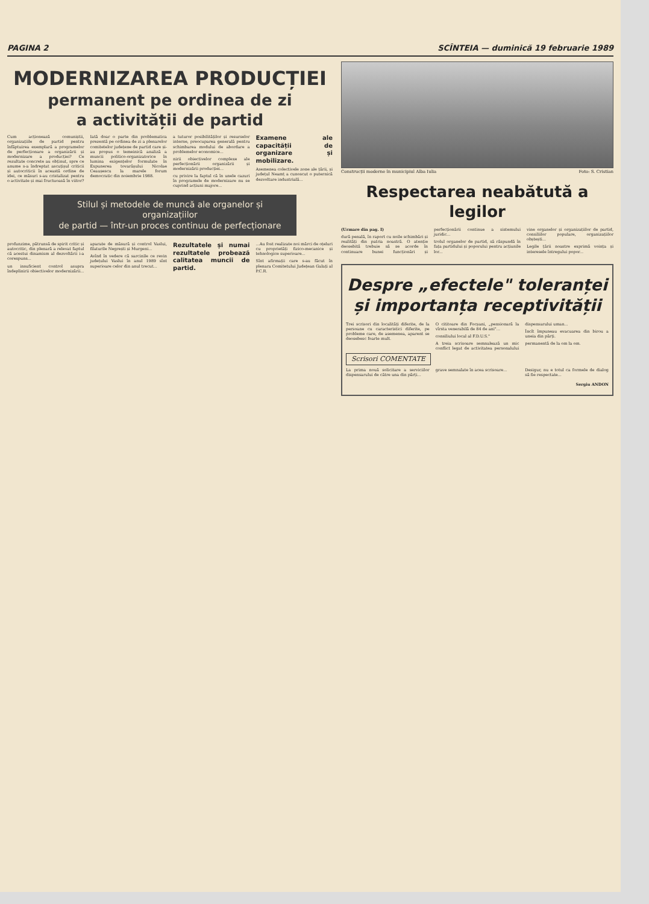PAGINA 2 SCÎNTEIA — duminică 19 februarie 1989
MODERNIZAREA PRODUCȚIEI
permanent pe ordinea de zi
a activității de partid
Cum acționează comuniștii, organizațiile de partid pentru înfăptuirea exemplară a programelor de perfecționare a organizării și modernizare a producției? Ce rezultate concrete au obținut, spre ce anume s-a îndreptat ascuțișul criticii și autocriticii în această ordine de idei, ce măsuri s-au cristalizat pentru o activitate și mai fructuoasă în viitor? Iată doar o parte din problematica prezentă pe ordinea de zi a plenarelor comitetelor județene de partid care și-au propus o temeinică analiză a muncii politico-organizatorice în lumina exigențelor formulate în Expunerea tovarășului Nicolae Ceaușescu la marele forum democratic din noiembrie 1988.
a tuturor posibilităților și resurselor interne, preocuparea generală pentru schimbarea modului de abordare a problemelor economice...
nirii obiectivelor complexe ale perfecționării organizării și modernizării producției...
cu privire la faptul că în unele cazuri în programele de modernizare nu se cuprind acțiuni majore...
Examene ale capacității de organizare și mobilizare.
Asemenea colectivele zone ale țării, și județul Neamț a cunoscut o puternică dezvoltare industrială...
Stilul și metodele de muncă ale organelor și organizațiilor
de partid — într-un proces continuu de perfecționare
profunzime, pătrunsă de spirit critic și autocritic, din plenară a relevat faptul că acestui dinamism al dezvoltării i-a corespuns...
un insuficient control asupra îndeplinirii obiectivelor modernizării...
aparate de măsură și control Vaslui, filaturile Negrești și Murgeni...
Avînd în vedere că sarcinile ce revin județului Vaslui în anul 1989 sînt superioare celor din anul trecut...
Rezultatele și numai rezultatele probează calitatea muncii de partid.
...Au fost realizate noi mărci de oțeluri cu proprietăți fizico-mecanice și tehnologice superioare...
Sînt afirmații care s-au făcut în plenara Comitetului Județean Galați al P.C.R.
Construcții moderne în municipiul Alba Iulia Foto: S. Cristian
Respectarea neabătută a legilor
(Urmare din pag. I)
dură penală, în raport cu noile schimbări și realități din patria noastră. O atenție deosebită trebuie să se acorde în continuare bunei funcționări și perfecționării continue a sistemului juridic...
trolul organelor de partid, să răspundă în fața partidului și poporului pentru acțiunile lor...
vine organelor și organizațiilor de partid, consiliilor populare, organizațiilor obștești...
Legile țării noastre exprimă voința și interesele întregului popor...
Despre „efectele" toleranței
și importanța receptivității
Trei scrisori din localități diferite, de la persoane cu caracteristici diferite, pe probleme care, de asemenea, aparent se deosebesc foarte mult.
O cititoare din Focșani, „pensionară la vîrsta venerabilă de 84 de ani"...
consiliului local al F.D.U.S."
A treia scrisoare semnalează un mic conflict legat de activitatea personalului dispensarului uman...
Încît împuneau evacuarea din birou a uneia din părți.
permanentă de la om la om.
Scrisori COMENTATE
La prima nouă solicitare a serviciilor dispensarului de către una din părți...
grave semnalate în acea scrisoare...
Desigur, nu e totul ca formele de dialog să fie respectate...
Sergiu ANDON